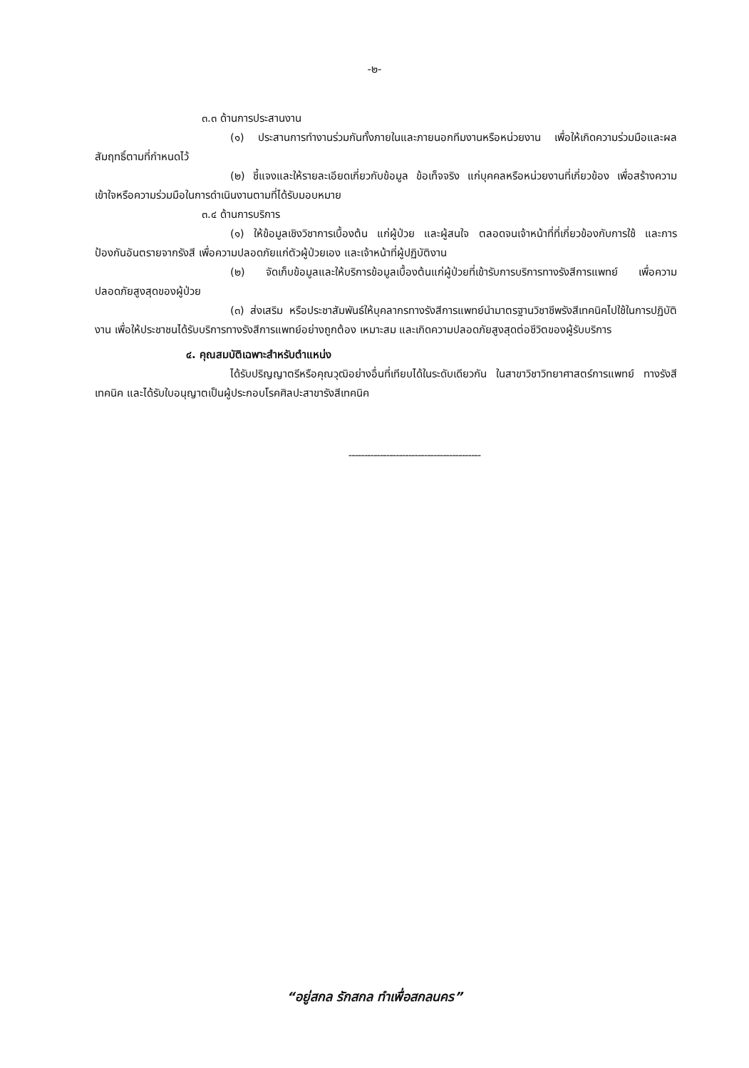-๒-
๓.๓ ด้านการประสานงาน
(๑) ประสานการทำงานร่วมกันทั้งภายในและภายนอกทีมงานหรือหน่วยงาน เพื่อให้เกิดความร่วมมือและผลสัมฤทธิ์ตามที่กำหนดไว้
(๒) ชี้แจงและให้รายละเอียดเกี่ยวกับข้อมูล ข้อเท็จจริง แก่บุคคลหรือหน่วยงานที่เกี่ยวข้อง เพื่อสร้างความเข้าใจหรือความร่วมมือในการดำเนินงานตามที่ได้รับมอบหมาย
๓.๔ ด้านการบริการ
(๑) ให้ข้อมูลเชิงวิชาการเบื้องต้น แก่ผู้ป่วย และผู้สนใจ ตลอดจนเจ้าหน้าที่ที่เกี่ยวข้องกับการใช้ และการป้องกันอันตรายจากรังสี เพื่อความปลอดภัยแก่ตัวผู้ป่วยเอง และเจ้าหน้าที่ผู้ปฏิบัติงาน
(๒) จัดเก็บข้อมูลและให้บริการข้อมูลเบื้องต้นแก่ผู้ป่วยที่เข้ารับการบริการทางรังสีการแพทย์ เพื่อความปลอดภัยสูงสุดของผู้ป่วย
(๓) ส่งเสริม หรือประชาสัมพันธ์ให้บุคลากรทางรังสีการแพทย์นำมาตรฐานวิชาชีพรังสีเทคนิคไปใช้ในการปฏิบัติงาน เพื่อให้ประชาชนได้รับบริการทางรังสีการแพทย์อย่างถูกต้อง เหมาะสม และเกิดความปลอดภัยสูงสุดต่อชีวิตของผู้รับบริการ
๔. คุณสมบัติเฉพาะสำหรับตำแหน่ง
ได้รับปริญญาตรีหรือคุณวุฒิอย่างอื่นที่เทียบได้ในระดับเดียวกัน ในสาขาวิชาวิทยาศาสตร์การแพทย์ ทางรังสีเทคนิค และได้รับใบอนุญาตเป็นผู้ประกอบโรคศิลปะสาขารังสีเทคนิค
------------------------------------------
“อยู่สกล รักสกล ทำเพื่อสกลนคร”